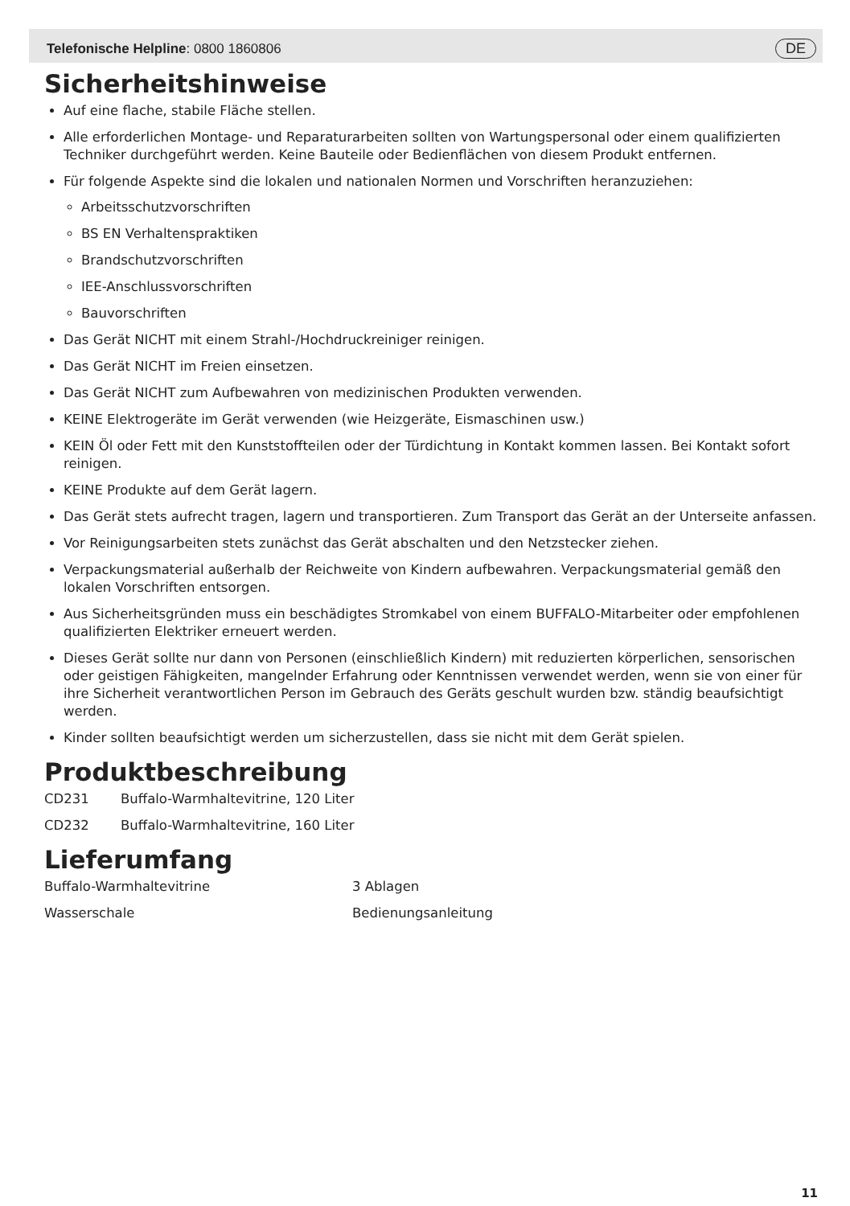Telefonische Helpline: 0800 1860806 DE
Sicherheitshinweise
Auf eine flache, stabile Fläche stellen.
Alle erforderlichen Montage- und Reparaturarbeiten sollten von Wartungspersonal oder einem qualifizierten Techniker durchgeführt werden. Keine Bauteile oder Bedienflächen von diesem Produkt entfernen.
Für folgende Aspekte sind die lokalen und nationalen Normen und Vorschriften heranzuziehen:
Arbeitsschutzvorschriften
BS EN Verhaltenspraktiken
Brandschutzvorschriften
IEE-Anschlussvorschriften
Bauvorschriften
Das Gerät NICHT mit einem Strahl-/Hochdruckreiniger reinigen.
Das Gerät NICHT im Freien einsetzen.
Das Gerät NICHT zum Aufbewahren von medizinischen Produkten verwenden.
KEINE Elektrogeräte im Gerät verwenden (wie Heizgeräte, Eismaschinen usw.)
KEIN Öl oder Fett mit den Kunststoffteilen oder der Türdichtung in Kontakt kommen lassen. Bei Kontakt sofort reinigen.
KEINE Produkte auf dem Gerät lagern.
Das Gerät stets aufrecht tragen, lagern und transportieren. Zum Transport das Gerät an der Unterseite anfassen.
Vor Reinigungsarbeiten stets zunächst das Gerät abschalten und den Netzstecker ziehen.
Verpackungsmaterial außerhalb der Reichweite von Kindern aufbewahren. Verpackungsmaterial gemäß den lokalen Vorschriften entsorgen.
Aus Sicherheitsgründen muss ein beschädigtes Stromkabel von einem BUFFALO-Mitarbeiter oder empfohlenen qualifizierten Elektriker erneuert werden.
Dieses Gerät sollte nur dann von Personen (einschließlich Kindern) mit reduzierten körperlichen, sensorischen oder geistigen Fähigkeiten, mangelnder Erfahrung oder Kenntnissen verwendet werden, wenn sie von einer für ihre Sicherheit verantwortlichen Person im Gebrauch des Geräts geschult wurden bzw. ständig beaufsichtigt werden.
Kinder sollten beaufsichtigt werden um sicherzustellen, dass sie nicht mit dem Gerät spielen.
Produktbeschreibung
CD231 Buffalo-Warmhaltevitrine, 120 Liter
CD232 Buffalo-Warmhaltevitrine, 160 Liter
Lieferumfang
Buffalo-Warmhaltevitrine 3 Ablagen
Wasserschale Bedienungsanleitung
11